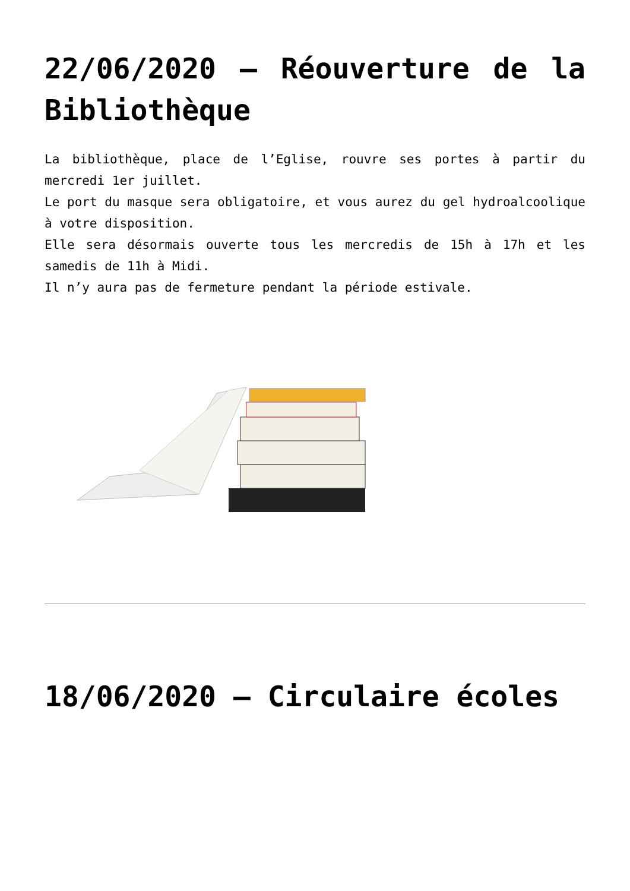22/06/2020 – Réouverture de la Bibliothèque
La bibliothèque, place de l’Eglise, rouvre ses portes à partir du mercredi 1er juillet.
Le port du masque sera obligatoire, et vous aurez du gel hydroalcoolique à votre disposition.
Elle sera désormais ouverte tous les mercredis de 15h à 17h et les samedis de 11h à Midi.
Il n’y aura pas de fermeture pendant la période estivale.
18/06/2020 – Circulaire écoles